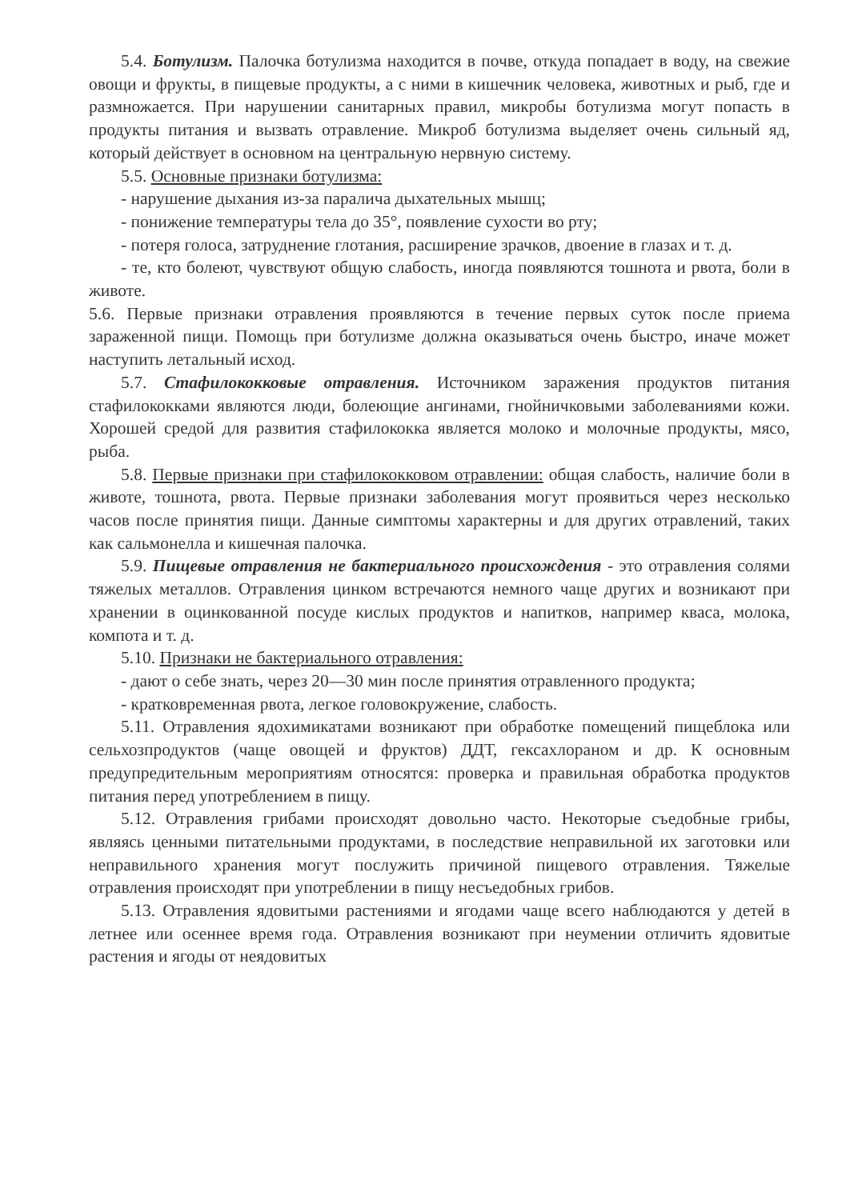5.4. Ботулизм. Палочка ботулизма находится в почве, откуда попадает в воду, на свежие овощи и фрукты, в пищевые продукты, а с ними в кишечник человека, животных и рыб, где и размножается. При нарушении санитарных правил, микробы ботулизма могут попасть в продукты питания и вызвать отравление. Микроб ботулизма выделяет очень сильный яд, который действует в основном на центральную нервную систему.
5.5. Основные признаки ботулизма:
- нарушение дыхания из-за паралича дыхательных мышц;
- понижение температуры тела до 35°, появление сухости во рту;
- потеря голоса, затруднение глотания, расширение зрачков, двоение в глазах и т. д.
- те, кто болеют, чувствуют общую слабость, иногда появляются тошнота и рвота, боли в животе.
5.6. Первые признаки отравления проявляются в течение первых суток после приема зараженной пищи. Помощь при ботулизме должна оказываться очень быстро, иначе может наступить летальный исход.
5.7. Стафилококковые отравления. Источником заражения продуктов питания стафилококками являются люди, болеющие ангинами, гнойничковыми заболеваниями кожи. Хорошей средой для развития стафилококка является молоко и молочные продукты, мясо, рыба.
5.8. Первые признаки при стафилококковом отравлении: общая слабость, наличие боли в животе, тошнота, рвота. Первые признаки заболевания могут проявиться через несколько часов после принятия пищи. Данные симптомы характерны и для других отравлений, таких как сальмонелла и кишечная палочка.
5.9. Пищевые отравления не бактериального происхождения - это отравления солями тяжелых металлов. Отравления цинком встречаются немного чаще других и возникают при хранении в оцинкованной посуде кислых продуктов и напитков, например кваса, молока, компота и т. д.
5.10. Признаки не бактериального отравления:
- дают о себе знать, через 20—30 мин после принятия отравленного продукта;
- кратковременная рвота, легкое головокружение, слабость.
5.11. Отравления ядохимикатами возникают при обработке помещений пищеблока или сельхозпродуктов (чаще овощей и фруктов) ДДТ, гексахлораном и др. К основным предупредительным мероприятиям относятся: проверка и правильная обработка продуктов питания перед употреблением в пищу.
5.12. Отравления грибами происходят довольно часто. Некоторые съедобные грибы, являясь ценными питательными продуктами, в последствие неправильной их заготовки или неправильного хранения могут послужить причиной пищевого отравления. Тяжелые отравления происходят при употреблении в пищу несъедобных грибов.
5.13. Отравления ядовитыми растениями и ягодами чаще всего наблюдаются у детей в летнее или осеннее время года. Отравления возникают при неумении отличить ядовитые растения и ягоды от неядовитых